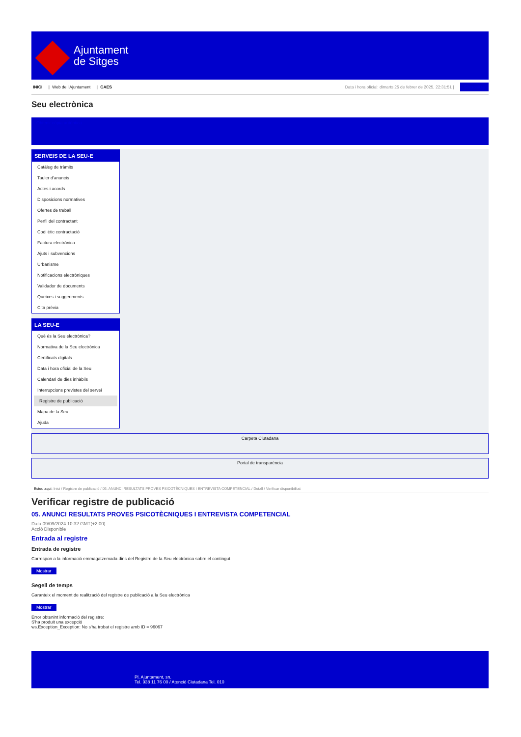Ajuntament
de Sitges
INICI | Web de l'Ajuntament | CAES
Data i hora oficial: dimarts 25 de febrer de 2025, 22:31:51 | Sincronitza
Seu electrònica
Obtenir còpia autèntica
SERVEIS DE LA SEU-E
Catàleg de tràmits
Tauler d'anuncis
Actes i acords
Disposicions normatives
Ofertes de treball
Perfil del contractant
Codi ètic contractació
Factura electrònica
Ajuts i subvencions
Urbanisme
Notificacions electròniques
Validador de documents
Queixes i suggeriments
Cita prèvia
LA SEU-E
Què és la Seu electrònica?
Normativa de la Seu electrònica
Certificats digitals
Data i hora oficial de la Seu
Calendari de dies inhàbils
Interrupcions previstes del servei
Registre de publicació
Mapa de la Seu
Ajuda
Carpeta Ciutadana
Portal de transparència
Esteu aquí: Inici / Registre de publicació / 05. ANUNCI RESULTATS PROVES PSICOTÈCNIQUES I ENTREVISTA COMPETENCIAL / Detall / Verificar disponibilitat
Verificar registre de publicació
05. ANUNCI RESULTATS PROVES PSICOTÈCNIQUES I ENTREVISTA COMPETENCIAL
Data 09/09/2024 10:32 GMT(+2:00)
Acció Disponible
Entrada al registre
Entrada de registre
Correspon a la informació emmagatzemada dins del Registre de la Seu electrònica sobre el contingut
Mostrar
Segell de temps
Garanteix el moment de realització del registre de publicació a la Seu electrònica
Mostrar
Error obtenint informació del registre:
S'ha produit una excepció
ws.Exception_Exception: No s'ha trobat el registre amb ID = 96067
Pl. Ajuntament, sn.
Tel. 938 11 76 00 / Atenció Ciutadana Tel. 010